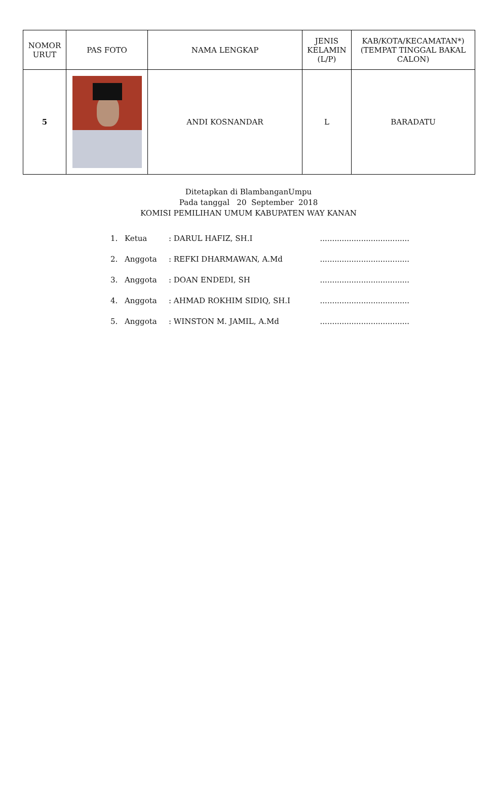| NOMOR URUT | PAS FOTO | NAMA LENGKAP | JENIS KELAMIN (L/P) | KAB/KOTA/KECAMATAN*) (TEMPAT TINGGAL BAKAL CALON) |
| --- | --- | --- | --- | --- |
| 5 | | ANDI KOSNANDAR | L | BARADATU |
Ditetapkan di BlambanganUmpu
Pada tanggal 20 September 2018
KOMISI PEMILIHAN UMUM KABUPATEN WAY KANAN
1. Ketua: DARUL HAFIZ, SH.I.....................................
2. Anggota: REFKI DHARMAWAN, A.Md.....................................
3. Anggota: DOAN ENDEDI, SH.....................................
4. Anggota: AHMAD ROKHIM SIDIQ, SH.I.....................................
5. Anggota: WINSTON M. JAMIL, A.Md.....................................